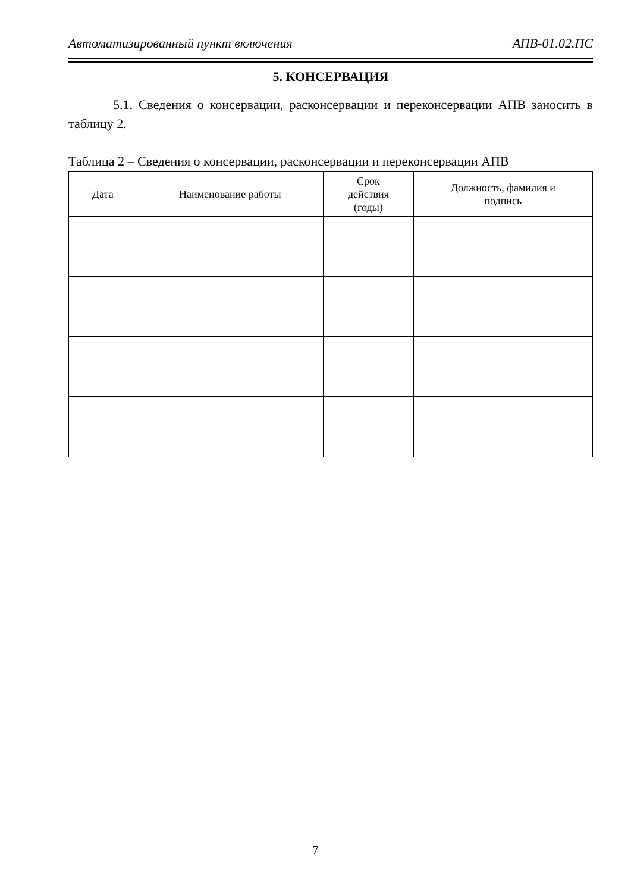Автоматизированный пункт включения АПВ-01.02.ПС
5. КОНСЕРВАЦИЯ
5.1. Сведения о консервации, расконсервации и переконсервации АПВ заносить в таблицу 2.
Таблица 2 – Сведения о консервации, расконсервации и переконсервации АПВ
| Дата | Наименование работы | Срок действия (годы) | Должность, фамилия и подпись |
| --- | --- | --- | --- |
7